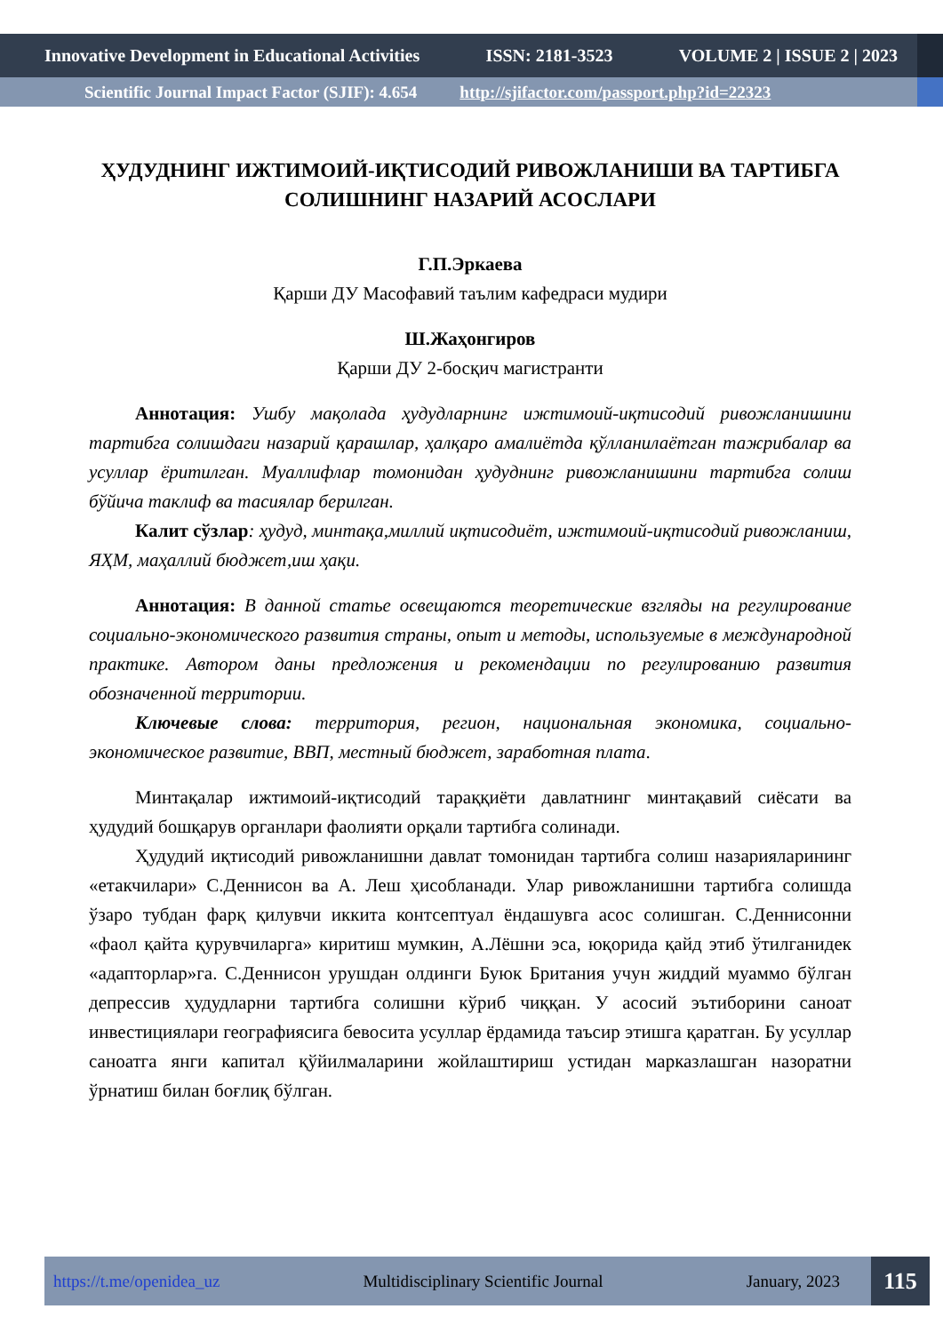Innovative Development in Educational Activities ISSN: 2181-3523 VOLUME 2 | ISSUE 2 | 2023
Scientific Journal Impact Factor (SJIF): 4.654 http://sjifactor.com/passport.php?id=22323
ҲУДУДНИНГ ИЖТИМОИЙ-ИҚТИСОДИЙ РИВОЖЛАНИШИ ВА ТАРТИБГА СОЛИШНИНГ НАЗАРИЙ АСОСЛАРИ
Г.П.Эркаева
Қарши ДУ Масофавий таълим кафедраси мудири
Ш.Жаҳонгиров
Қарши ДУ 2-босқич магистранти
Аннотация: Ушбу мақолада ҳудудларнинг ижтимоий-иқтисодий ривожланишини тартибга солишдаги назарий қарашлар, ҳалқаро амалиётда қўлланилаётган тажрибалар ва усуллар ёритилган. Муаллифлар томонидан ҳудуднинг ривожланишини тартибга солиш бўйича таклиф ва тасиялар берилган.
Калит сўзлар: ҳудуд, минтақа,миллий иқтисодиёт, ижтимоий-иқтисодий ривожланиш, ЯҲМ, маҳаллий бюджет,иш ҳақи.
Аннотация: В данной статье освещаются теоретические взгляды на регулирование социально-экономического развития страны, опыт и методы, используемые в международной практике. Автором даны предложения и рекомендации по регулированию развития обозначенной территории.
Ключевые слова: территория, регион, национальная экономика, социально-экономическое развитие, ВВП, местный бюджет, заработная плата.
Минтақалар ижтимоий-иқтисодий тараққиёти давлатнинг минтақавий сиёсати ва ҳудудий бошқарув органлари фаолияти орқали тартибга солинади.
Ҳудудий иқтисодий ривожланишни давлат томонидан тартибга солиш назарияларининг «етакчилари» С.Деннисон ва А. Леш ҳисобланади. Улар ривожланишни тартибга солишда ўзаро тубдан фарқ қилувчи иккита контсептуал ёндашувга асос солишган. С.Деннисонни «фаол қайта қурувчиларга» киритиш мумкин, А.Лёшни эса, юқорида қайд этиб ўтилганидек «адапторлар»га. С.Деннисон урушдан олдинги Буюк Британия учун жиддий муаммо бўлган депрессив ҳудудларни тартибга солишни кўриб чиққан. У асосий эътиборини саноат инвестициялари географиясига бевосита усуллар ёрдамида таъсир этишга қаратган. Бу усуллар саноатга янги капитал қўйилмаларини жойлаштириш устидан марказлашган назоратни ўрнатиш билан боғлиқ бўлган.
https://t.me/openidea_uz Multidisciplinary Scientific Journal January, 2023 115